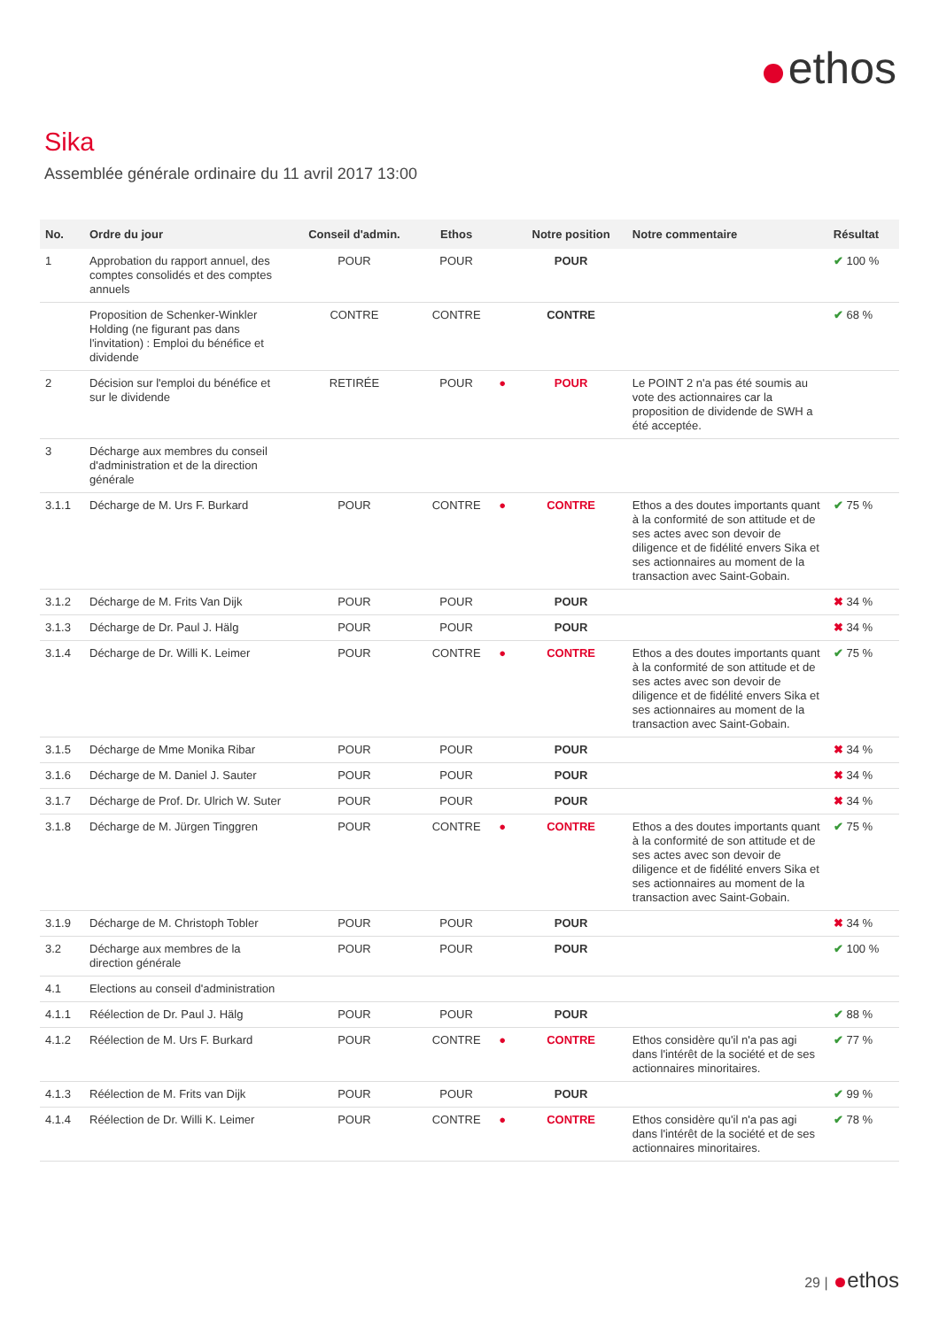ethos
Sika
Assemblée générale ordinaire du 11 avril 2017 13:00
| No. | Ordre du jour | Conseil d'admin. | Ethos | | Notre position | Notre commentaire | Résultat |
| --- | --- | --- | --- | --- | --- | --- | --- |
| 1 | Approbation du rapport annuel, des comptes consolidés et des comptes annuels | POUR | POUR | | POUR | | ✔ 100 % |
| | Proposition de Schenker-Winkler Holding (ne figurant pas dans l'invitation) : Emploi du bénéfice et dividende | CONTRE | CONTRE | | CONTRE | | ✔ 68 % |
| 2 | Décision sur l'emploi du bénéfice et sur le dividende | RETIRÉE | POUR | ● | POUR | Le POINT 2 n'a pas été soumis au vote des actionnaires car la proposition de dividende de SWH a été acceptée. | |
| 3 | Décharge aux membres du conseil d'administration et de la direction générale | | | | | | |
| 3.1.1 | Décharge de M. Urs F. Burkard | POUR | CONTRE | ● | CONTRE | Ethos a des doutes importants quant à la conformité de son attitude et de ses actes avec son devoir de diligence et de fidélité envers Sika et ses actionnaires au moment de la transaction avec Saint-Gobain. | ✔ 75 % |
| 3.1.2 | Décharge de M. Frits Van Dijk | POUR | POUR | | POUR | | ✖ 34 % |
| 3.1.3 | Décharge de Dr. Paul J. Hälg | POUR | POUR | | POUR | | ✖ 34 % |
| 3.1.4 | Décharge de Dr. Willi K. Leimer | POUR | CONTRE | ● | CONTRE | Ethos a des doutes importants quant à la conformité de son attitude et de ses actes avec son devoir de diligence et de fidélité envers Sika et ses actionnaires au moment de la transaction avec Saint-Gobain. | ✔ 75 % |
| 3.1.5 | Décharge de Mme Monika Ribar | POUR | POUR | | POUR | | ✖ 34 % |
| 3.1.6 | Décharge de M. Daniel J. Sauter | POUR | POUR | | POUR | | ✖ 34 % |
| 3.1.7 | Décharge de Prof. Dr. Ulrich W. Suter | POUR | POUR | | POUR | | ✖ 34 % |
| 3.1.8 | Décharge de M. Jürgen Tinggren | POUR | CONTRE | ● | CONTRE | Ethos a des doutes importants quant à la conformité de son attitude et de ses actes avec son devoir de diligence et de fidélité envers Sika et ses actionnaires au moment de la transaction avec Saint-Gobain. | ✔ 75 % |
| 3.1.9 | Décharge de M. Christoph Tobler | POUR | POUR | | POUR | | ✖ 34 % |
| 3.2 | Décharge aux membres de la direction générale | POUR | POUR | | POUR | | ✔ 100 % |
| 4.1 | Elections au conseil d'administration | | | | | | |
| 4.1.1 | Réélection de Dr. Paul J. Hälg | POUR | POUR | | POUR | | ✔ 88 % |
| 4.1.2 | Réélection de M. Urs F. Burkard | POUR | CONTRE | ● | CONTRE | Ethos considère qu'il n'a pas agi dans l'intérêt de la société et de ses actionnaires minoritaires. | ✔ 77 % |
| 4.1.3 | Réélection de M. Frits van Dijk | POUR | POUR | | POUR | | ✔ 99 % |
| 4.1.4 | Réélection de Dr. Willi K. Leimer | POUR | CONTRE | ● | CONTRE | Ethos considère qu'il n'a pas agi dans l'intérêt de la société et de ses actionnaires minoritaires. | ✔ 78 % |
29 | ethos